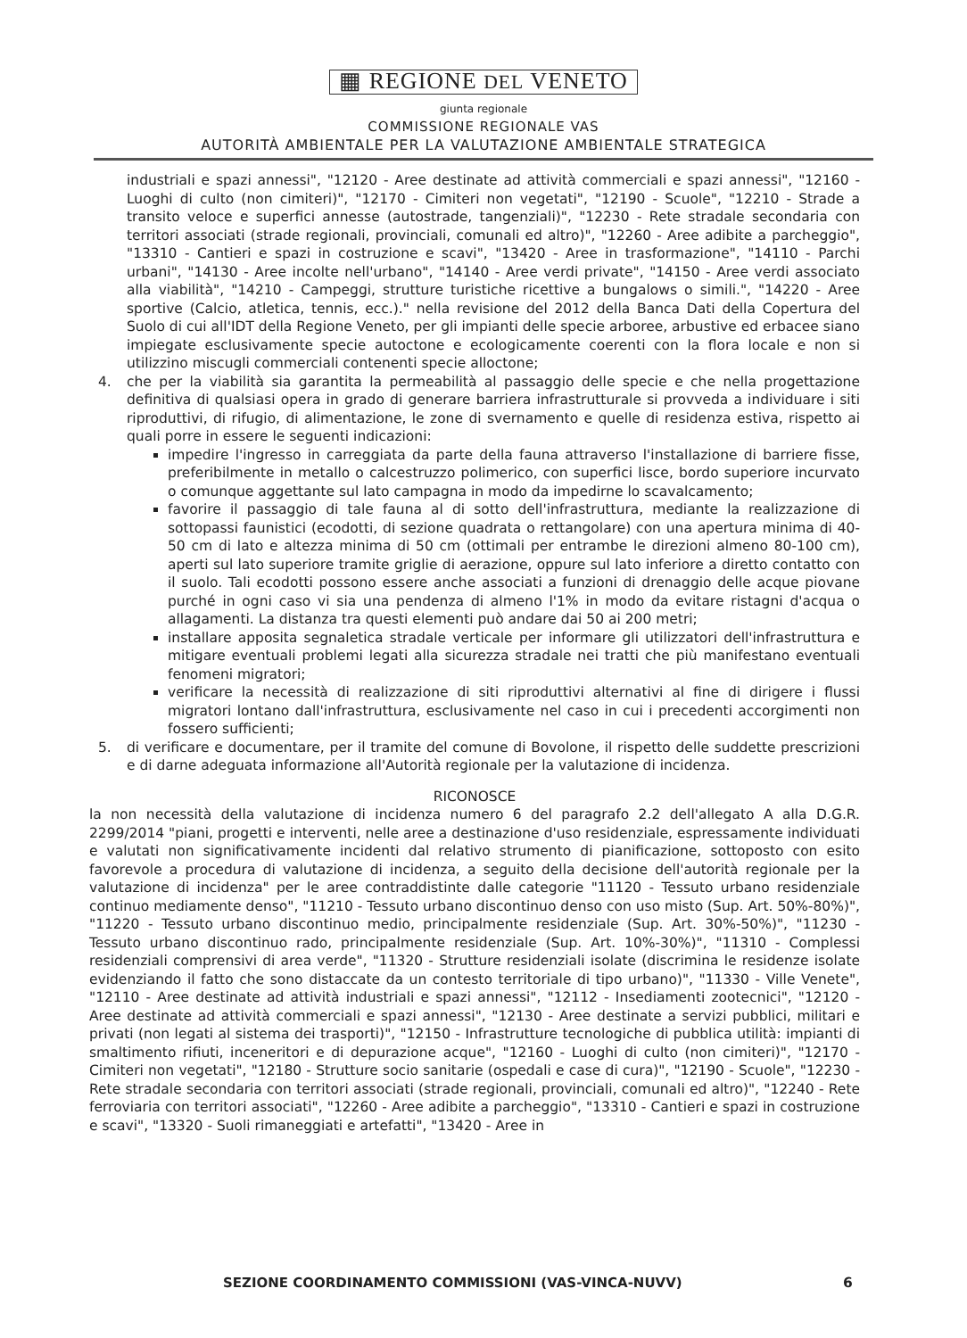▦ REGIONE DEL VENETO
giunta regionale
COMMISSIONE REGIONALE VAS
AUTORITÀ AMBIENTALE PER LA VALUTAZIONE AMBIENTALE STRATEGICA
industriali e spazi annessi", "12120 - Aree destinate ad attività commerciali e spazi annessi", "12160 - Luoghi di culto (non cimiteri)", "12170 - Cimiteri non vegetati", "12190 - Scuole", "12210 - Strade a transito veloce e superfici annesse (autostrade, tangenziali)", "12230 - Rete stradale secondaria con territori associati (strade regionali, provinciali, comunali ed altro)", "12260 - Aree adibite a parcheggio", "13310 - Cantieri e spazi in costruzione e scavi", "13420 - Aree in trasformazione", "14110 - Parchi urbani", "14130 - Aree incolte nell'urbano", "14140 - Aree verdi private", "14150 - Aree verdi associato alla viabilità", "14210 - Campeggi, strutture turistiche ricettive a bungalows o simili.", "14220 - Aree sportive (Calcio, atletica, tennis, ecc.)." nella revisione del 2012 della Banca Dati della Copertura del Suolo di cui all'IDT della Regione Veneto, per gli impianti delle specie arboree, arbustive ed erbacee siano impiegate esclusivamente specie autoctone e ecologicamente coerenti con la flora locale e non si utilizzino miscugli commerciali contenenti specie alloctone;
4. che per la viabilità sia garantita la permeabilità al passaggio delle specie e che nella progettazione definitiva di qualsiasi opera in grado di generare barriera infrastrutturale si provveda a individuare i siti riproduttivi, di rifugio, di alimentazione, le zone di svernamento e quelle di residenza estiva, rispetto ai quali porre in essere le seguenti indicazioni:
impedire l'ingresso in carreggiata da parte della fauna attraverso l'installazione di barriere fisse, preferibilmente in metallo o calcestruzzo polimerico, con superfici lisce, bordo superiore incurvato o comunque aggettante sul lato campagna in modo da impedirne lo scavalcamento;
favorire il passaggio di tale fauna al di sotto dell'infrastruttura, mediante la realizzazione di sottopassi faunistici (ecodotti, di sezione quadrata o rettangolare) con una apertura minima di 40-50 cm di lato e altezza minima di 50 cm (ottimali per entrambe le direzioni almeno 80-100 cm), aperti sul lato superiore tramite griglie di aerazione, oppure sul lato inferiore a diretto contatto con il suolo. Tali ecodotti possono essere anche associati a funzioni di drenaggio delle acque piovane purché in ogni caso vi sia una pendenza di almeno l'1% in modo da evitare ristagni d'acqua o allagamenti. La distanza tra questi elementi può andare dai 50 ai 200 metri;
installare apposita segnaletica stradale verticale per informare gli utilizzatori dell'infrastruttura e mitigare eventuali problemi legati alla sicurezza stradale nei tratti che più manifestano eventuali fenomeni migratori;
verificare la necessità di realizzazione di siti riproduttivi alternativi al fine di dirigere i flussi migratori lontano dall'infrastruttura, esclusivamente nel caso in cui i precedenti accorgimenti non fossero sufficienti;
5. di verificare e documentare, per il tramite del comune di Bovolone, il rispetto delle suddette prescrizioni e di darne adeguata informazione all'Autorità regionale per la valutazione di incidenza.
RICONOSCE
la non necessità della valutazione di incidenza numero 6 del paragrafo 2.2 dell'allegato A alla D.G.R. 2299/2014 "piani, progetti e interventi, nelle aree a destinazione d'uso residenziale, espressamente individuati e valutati non significativamente incidenti dal relativo strumento di pianificazione, sottoposto con esito favorevole a procedura di valutazione di incidenza, a seguito della decisione dell'autorità regionale per la valutazione di incidenza" per le aree contraddistinte dalle categorie "11120 - Tessuto urbano residenziale continuo mediamente denso", "11210 - Tessuto urbano discontinuo denso con uso misto (Sup. Art. 50%-80%)", "11220 - Tessuto urbano discontinuo medio, principalmente residenziale (Sup. Art. 30%-50%)", "11230 - Tessuto urbano discontinuo rado, principalmente residenziale (Sup. Art. 10%-30%)", "11310 - Complessi residenziali comprensivi di area verde", "11320 - Strutture residenziali isolate (discrimina le residenze isolate evidenziando il fatto che sono distaccate da un contesto territoriale di tipo urbano)", "11330 - Ville Venete", "12110 - Aree destinate ad attività industriali e spazi annessi", "12112 - Insediamenti zootecnici", "12120 - Aree destinate ad attività commerciali e spazi annessi", "12130 - Aree destinate a servizi pubblici, militari e privati (non legati al sistema dei trasporti)", "12150 - Infrastrutture tecnologiche di pubblica utilità: impianti di smaltimento rifiuti, inceneritori e di depurazione acque", "12160 - Luoghi di culto (non cimiteri)", "12170 - Cimiteri non vegetati", "12180 - Strutture socio sanitarie (ospedali e case di cura)", "12190 - Scuole", "12230 - Rete stradale secondaria con territori associati (strade regionali, provinciali, comunali ed altro)", "12240 - Rete ferroviaria con territori associati", "12260 - Aree adibite a parcheggio", "13310 - Cantieri e spazi in costruzione e scavi", "13320 - Suoli rimaneggiati e artefatti", "13420 - Aree in
SEZIONE COORDINAMENTO COMMISSIONI (VAS-VINCA-NUVV)
6